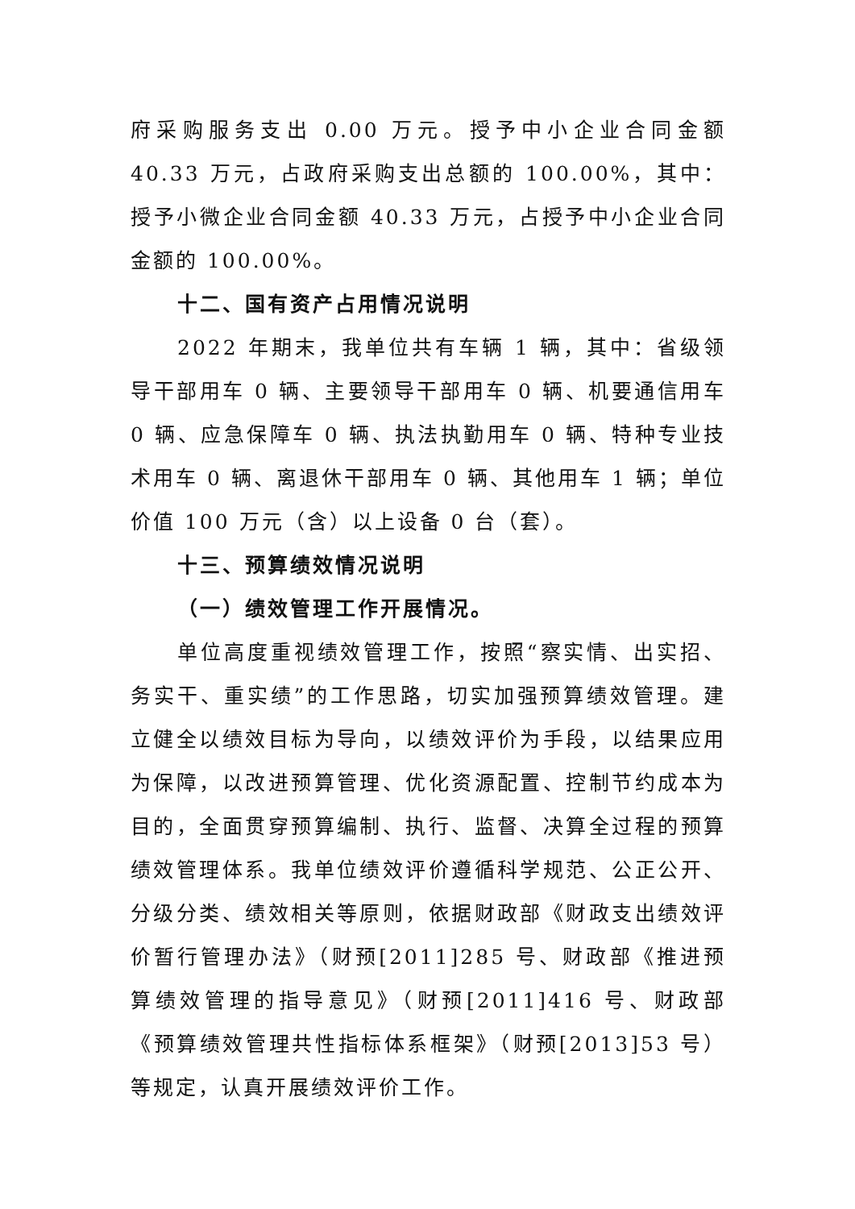府采购服务支出 0.00 万元。授予中小企业合同金额 40.33 万元，占政府采购支出总额的 100.00%，其中：授予小微企业合同金额 40.33 万元，占授予中小企业合同金额的 100.00%。
十二、国有资产占用情况说明
2022 年期末，我单位共有车辆 1 辆，其中：省级领导干部用车 0 辆、主要领导干部用车 0 辆、机要通信用车 0 辆、应急保障车 0 辆、执法执勤用车 0 辆、特种专业技术用车 0 辆、离退休干部用车 0 辆、其他用车 1 辆；单位价值 100 万元（含）以上设备 0 台（套）。
十三、预算绩效情况说明
（一）绩效管理工作开展情况。
单位高度重视绩效管理工作，按照“察实情、出实招、务实干、重实绩”的工作思路，切实加强预算绩效管理。建立健全以绩效目标为导向，以绩效评价为手段，以结果应用为保障，以改进预算管理、优化资源配置、控制节约成本为目的，全面贯穿预算编制、执行、监督、决算全过程的预算绩效管理体系。我单位绩效评价遵循科学规范、公正公开、分级分类、绩效相关等原则，依据财政部《财政支出绩效评价暂行管理办法》（财预[2011]285 号、财政部《推进预算绩效管理的指导意见》（财预[2011]416 号、财政部《预算绩效管理共性指标体系框架》（财预[2013]53 号）等规定，认真开展绩效评价工作。